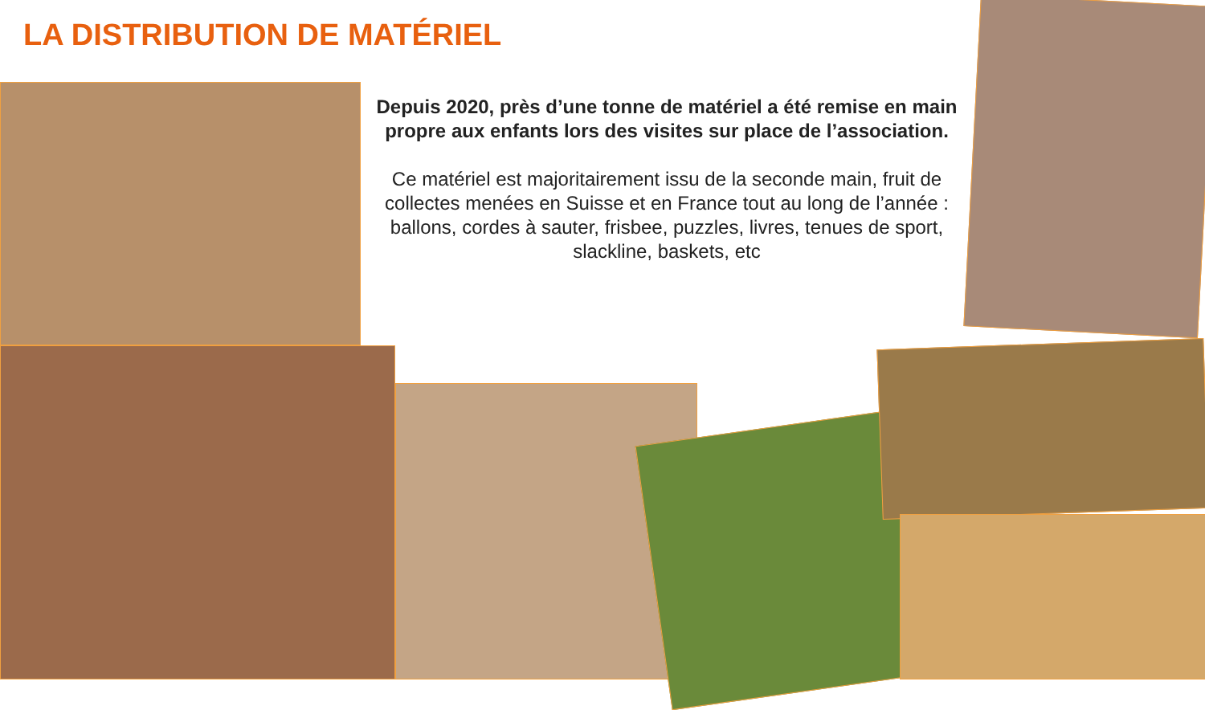LA DISTRIBUTION DE MATÉRIEL
Depuis 2020, près d’une tonne de matériel a été remise en main propre aux enfants lors des visites sur place de l’association.
Ce matériel est majoritairement issu de la seconde main, fruit de collectes menées en Suisse et en France tout au long de l’année :
ballons, cordes à sauter, frisbee, puzzles, livres, tenues de sport, slackline, baskets, etc